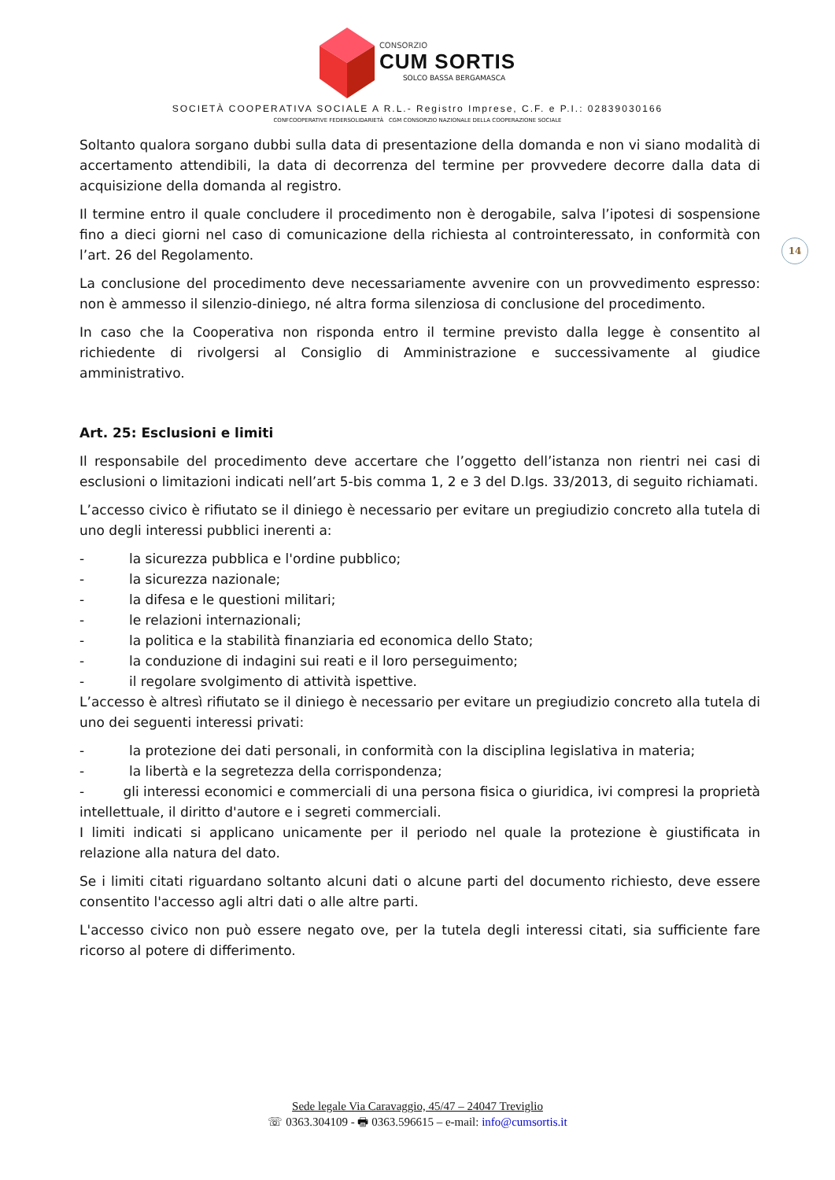CONSORZIO
CUM SORTIS
SOLCO BASSA BERGAMASCA
SOCIETÀ COOPERATIVA SOCIALE A R.L.- Registro Imprese, C.F. e P.I.: 02839030166
CONFCOOPERATIVE FEDERSOLIDARIETÀ CGM CONSORZIO NAZIONALE DELLA COOPERAZIONE SOCIALE
14
Soltanto qualora sorgano dubbi sulla data di presentazione della domanda e non vi siano modalità di accertamento attendibili, la data di decorrenza del termine per provvedere decorre dalla data di acquisizione della domanda al registro.
Il termine entro il quale concludere il procedimento non è derogabile, salva l’ipotesi di sospensione fino a dieci giorni nel caso di comunicazione della richiesta al controinteressato, in conformità con l’art. 26 del Regolamento.
La conclusione del procedimento deve necessariamente avvenire con un provvedimento espresso: non è ammesso il silenzio-diniego, né altra forma silenziosa di conclusione del procedimento.
In caso che la Cooperativa non risponda entro il termine previsto dalla legge è consentito al richiedente di rivolgersi al Consiglio di Amministrazione e successivamente al giudice amministrativo.
Art. 25: Esclusioni e limiti
Il responsabile del procedimento deve accertare che l’oggetto dell’istanza non rientri nei casi di esclusioni o limitazioni indicati nell’art 5-bis comma 1, 2 e 3 del D.lgs. 33/2013, di seguito richiamati.
L’accesso civico è rifiutato se il diniego è necessario per evitare un pregiudizio concreto alla tutela di uno degli interessi pubblici inerenti a:
- la sicurezza pubblica e l'ordine pubblico;
- la sicurezza nazionale;
- la difesa e le questioni militari;
- le relazioni internazionali;
- la politica e la stabilità finanziaria ed economica dello Stato;
- la conduzione di indagini sui reati e il loro perseguimento;
- il regolare svolgimento di attività ispettive.
L’accesso è altresì rifiutato se il diniego è necessario per evitare un pregiudizio concreto alla tutela di uno dei seguenti interessi privati:
- la protezione dei dati personali, in conformità con la disciplina legislativa in materia;
- la libertà e la segretezza della corrispondenza;
- gli interessi economici e commerciali di una persona fisica o giuridica, ivi compresi la proprietà intellettuale, il diritto d'autore e i segreti commerciali.
I limiti indicati si applicano unicamente per il periodo nel quale la protezione è giustificata in relazione alla natura del dato.
Se i limiti citati riguardano soltanto alcuni dati o alcune parti del documento richiesto, deve essere consentito l'accesso agli altri dati o alle altre parti.
L'accesso civico non può essere negato ove, per la tutela degli interessi citati, sia sufficiente fare ricorso al potere di differimento.
Sede legale Via Caravaggio, 45/47 – 24047 Treviglio
☏ 0363.304109 - 🖶 0363.596615 – e-mail: info@cumsortis.it